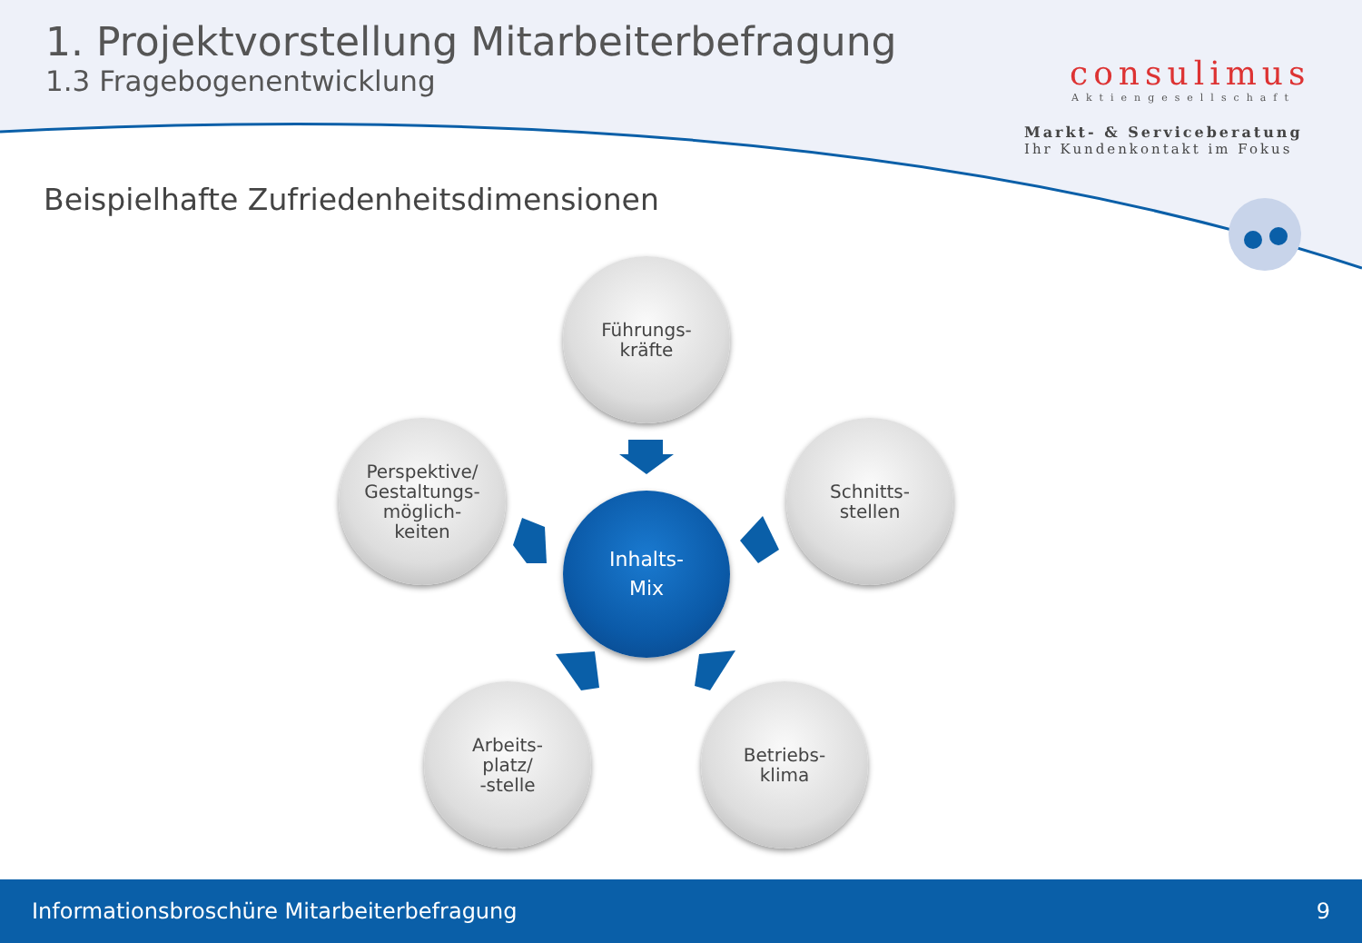1. Projektvorstellung Mitarbeiterbefragung
1.3 Fragebogenentwicklung
consulimus
Aktiengesellschaft
Markt- & Serviceberatung
Ihr Kundenkontakt im Fokus
Beispielhafte Zufriedenheitsdimensionen
Führungs-
kräfte
Perspektive/
Gestaltungs-
möglich-
keiten
Inhalts-
Mix
Schnitts-
stellen
Arbeits-
platz/
-stelle
Betriebs-
klima
Informationsbroschüre Mitarbeiterbefragung 9